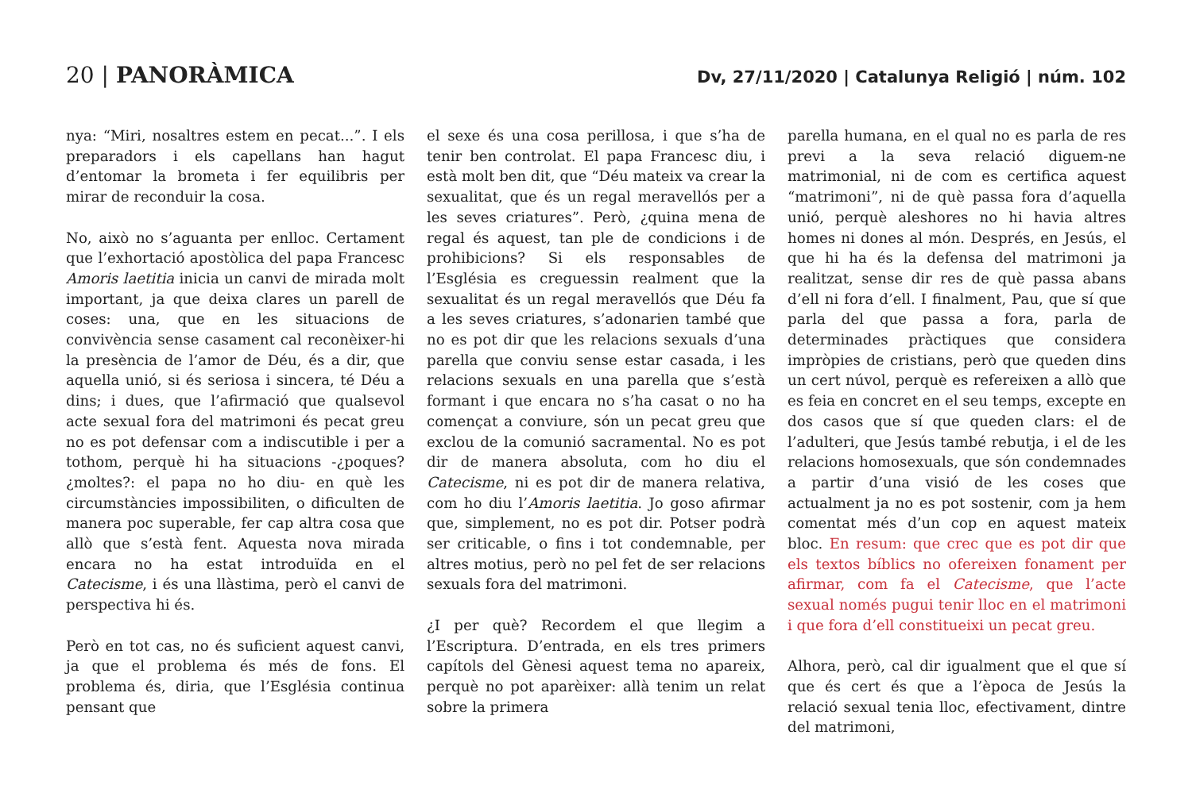20 | PANORÀMICA
Dv, 27/11/2020 | Catalunya Religió | núm. 102
nya: “Miri, nosaltres estem en pecat...”. I els preparadors i els capellans han hagut d’entomar la brometa i fer equilibris per mirar de reconduir la cosa.
No, això no s’aguanta per enlloc. Certament que l’exhortació apostòlica del papa Francesc Amoris laetitia inicia un canvi de mirada molt important, ja que deixa clares un parell de coses: una, que en les situacions de convivència sense casament cal reconèixer-hi la presència de l’amor de Déu, és a dir, que aquella unió, si és seriosa i sincera, té Déu a dins; i dues, que l’afirmació que qualsevol acte sexual fora del matrimoni és pecat greu no es pot defensar com a indiscutible i per a tothom, perquè hi ha situacions -¿poques? ¿moltes?: el papa no ho diu- en què les circumstàncies impossibiliten, o dificulten de manera poc superable, fer cap altra cosa que allò que s’està fent. Aquesta nova mirada encara no ha estat introduïda en el Catecisme, i és una llàstima, però el canvi de perspectiva hi és.
Però en tot cas, no és suficient aquest canvi, ja que el problema és més de fons. El problema és, diria, que l’Església continua pensant que
el sexe és una cosa perillosa, i que s’ha de tenir ben controlat. El papa Francesc diu, i està molt ben dit, que “Déu mateix va crear la sexualitat, que és un regal meravellós per a les seves criatures”. Però, ¿quina mena de regal és aquest, tan ple de condicions i de prohibicions? Si els responsables de l’Església es creguessin realment que la sexualitat és un regal meravellós que Déu fa a les seves criatures, s’adonarien també que no es pot dir que les relacions sexuals d’una parella que conviu sense estar casada, i les relacions sexuals en una parella que s’està formant i que encara no s’ha casat o no ha començat a conviure, són un pecat greu que exclou de la comunió sacramental. No es pot dir de manera absoluta, com ho diu el Catecisme, ni es pot dir de manera relativa, com ho diu l’Amoris laetitia. Jo goso afirmar que, simplement, no es pot dir. Potser podrà ser criticable, o fins i tot condemnable, per altres motius, però no pel fet de ser relacions sexuals fora del matrimoni.
¿I per què? Recordem el que llegim a l’Escriptura. D’entrada, en els tres primers capítols del Gènesi aquest tema no apareix, perquè no pot aparèixer: allà tenim un relat sobre la primera
parella humana, en el qual no es parla de res previ a la seva relació diguem-ne matrimonial, ni de com es certifica aquest “matrimoni”, ni de què passa fora d’aquella unió, perquè aleshores no hi havia altres homes ni dones al món. Després, en Jesús, el que hi ha és la defensa del matrimoni ja realitzat, sense dir res de què passa abans d’ell ni fora d’ell. I finalment, Pau, que sí que parla del que passa a fora, parla de determinades pràctiques que considera impròpies de cristians, però que queden dins un cert núvol, perquè es refereixen a allò que es feia en concret en el seu temps, excepte en dos casos que sí que queden clars: el de l’adulteri, que Jesús també rebutja, i el de les relacions homosexuals, que són condemnades a partir d’una visió de les coses que actualment ja no es pot sostenir, com ja hem comentat més d’un cop en aquest mateix bloc. En resum: que crec que es pot dir que els textos bíblics no ofereixen fonament per afirmar, com fa el Catecisme, que l’acte sexual només pugui tenir lloc en el matrimoni i que fora d’ell constitueixi un pecat greu.
Alhora, però, cal dir igualment que el que sí que és cert és que a l’època de Jesús la relació sexual tenia lloc, efectivament, dintre del matrimoni,